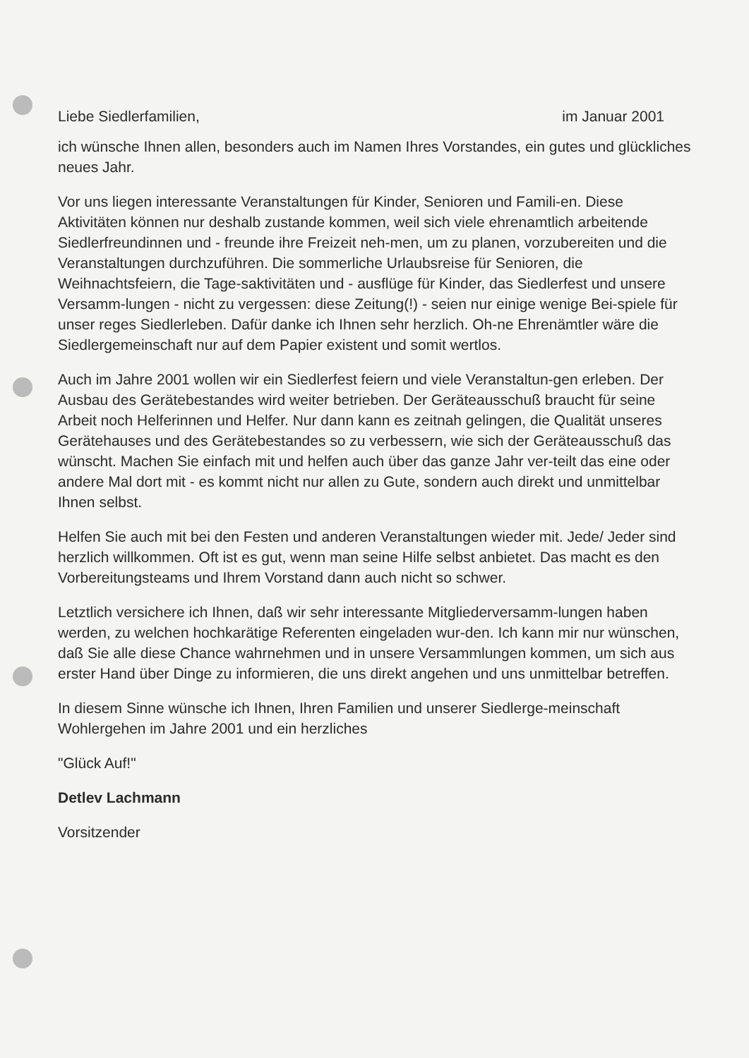Liebe Siedlerfamilien, im Januar 2001
ich wünsche Ihnen allen, besonders auch im Namen Ihres Vorstandes, ein gutes und glückliches neues Jahr.
Vor uns liegen interessante Veranstaltungen für Kinder, Senioren und Famili-en. Diese Aktivitäten können nur deshalb zustande kommen, weil sich viele ehrenamtlich arbeitende Siedlerfreundinnen und - freunde ihre Freizeit neh-men, um zu planen, vorzubereiten und die Veranstaltungen durchzuführen. Die sommerliche Urlaubsreise für Senioren, die Weihnachtsfeiern, die Tage-saktivitäten und - ausflüge für Kinder, das Siedlerfest und unsere Versamm-lungen - nicht zu vergessen: diese Zeitung(!) - seien nur einige wenige Bei-spiele für unser reges Siedlerleben. Dafür danke ich Ihnen sehr herzlich. Oh-ne Ehrenämtler wäre die Siedlergemeinschaft nur auf dem Papier existent und somit wertlos.
Auch im Jahre 2001 wollen wir ein Siedlerfest feiern und viele Veranstaltun-gen erleben. Der Ausbau des Gerätebestandes wird weiter betrieben. Der Geräteausschuß braucht für seine Arbeit noch Helferinnen und Helfer. Nur dann kann es zeitnah gelingen, die Qualität unseres Gerätehauses und des Gerätebestandes so zu verbessern, wie sich der Geräteausschuß das wünscht. Machen Sie einfach mit und helfen auch über das ganze Jahr ver-teilt das eine oder andere Mal dort mit - es kommt nicht nur allen zu Gute, sondern auch direkt und unmittelbar Ihnen selbst.
Helfen Sie auch mit bei den Festen und anderen Veranstaltungen wieder mit. Jede/ Jeder sind herzlich willkommen. Oft ist es gut, wenn man seine Hilfe selbst anbietet. Das macht es den Vorbereitungsteams und Ihrem Vorstand dann auch nicht so schwer.
Letztlich versichere ich Ihnen, daß wir sehr interessante Mitgliederversamm-lungen haben werden, zu welchen hochkarätige Referenten eingeladen wur-den. Ich kann mir nur wünschen, daß Sie alle diese Chance wahrnehmen und in unsere Versammlungen kommen, um sich aus erster Hand über Dinge zu informieren, die uns direkt angehen und uns unmittelbar betreffen.
In diesem Sinne wünsche ich Ihnen, Ihren Familien und unserer Siedlerge-meinschaft Wohlergehen im Jahre 2001 und ein herzliches
"Glück Auf!"
Detlev Lachmann
Vorsitzender